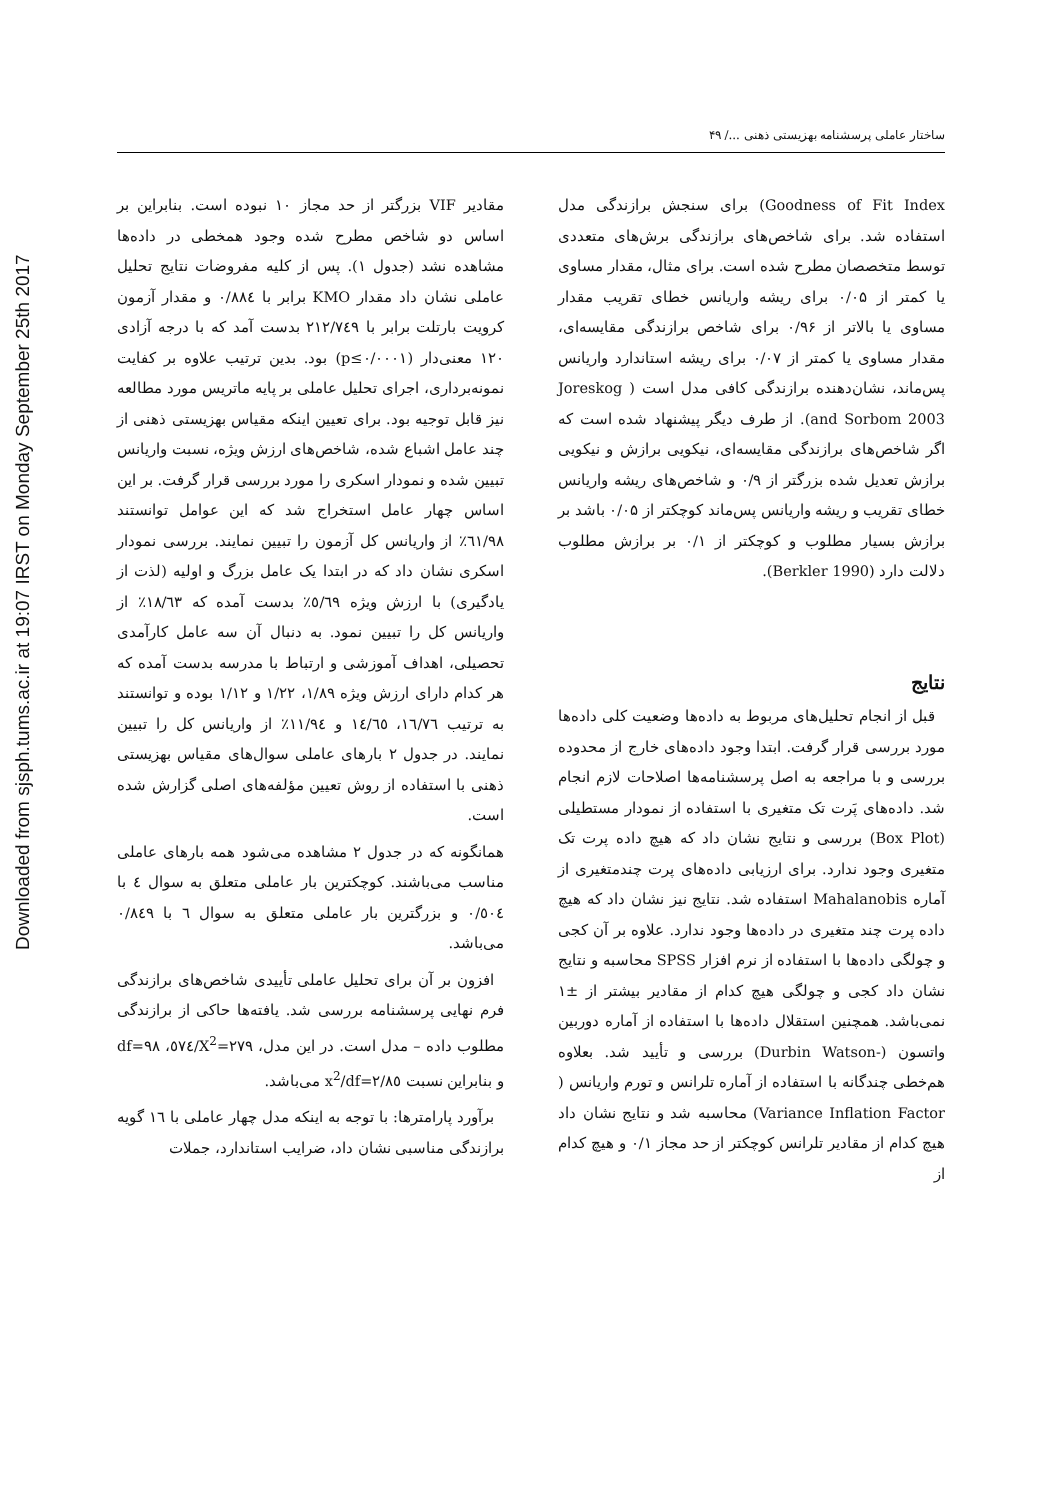Downloaded from sjsph.tums.ac.ir at 19:07 IRST on Monday September 25th 2017
ساختار عاملی پرسشنامه بهزیستی ذهنی .../ ۴۹
Goodness of Fit Index) برای سنجش برازندگی مدل استفاده شد. برای شاخص‌های برازندگی برش‌های متعددی توسط متخصصان مطرح شده است. برای مثال، مقدار مساوی یا کمتر از ۰/۰۵ برای ریشه واریانس خطای تقریب مقدار مساوی یا بالاتر از ۰/۹۶ برای شاخص برازندگی مقایسه‌ای، مقدار مساوی یا کمتر از ۰/۰۷ برای ریشه استاندارد واریانس پس‌ماند، نشان‌دهنده برازندگی کافی مدل است ( Joreskog and Sorbom 2003). از طرف دیگر پیشنهاد شده است که اگر شاخص‌های برازندگی مقایسه‌ای، نیکویی برازش و نیکویی برازش تعدیل شده بزرگتر از ۰/۹ و شاخص‌های ریشه واریانس خطای تقریب و ریشه واریانس پس‌ماند کوچکتر از ۰/۰۵ باشد بر برازش بسیار مطلوب و کوچکتر از ۰/۱ بر برازش مطلوب دلالت دارد (Berkler 1990).
نتایج
قبل از انجام تحلیل‌های مربوط به داده‌ها وضعیت کلی داده‌ها مورد بررسی قرار گرفت. ابتدا وجود داده‌های خارج از محدوده بررسی و با مراجعه به اصل پرسشنامه‌ها اصلاحات لازم انجام شد. داده‌های پَرت تک متغیری با استفاده از نمودار مستطیلی (Box Plot) بررسی و نتایج نشان داد که هیچ داده پرت تک متغیری وجود ندارد. برای ارزیابی داده‌های پرت چندمتغیری از آماره Mahalanobis استفاده شد. نتایج نیز نشان داد که هیچ داده پرت چند متغیری در داده‌ها وجود ندارد. علاوه بر آن کجی و چولگی داده‌ها با استفاده از نرم افزار SPSS محاسبه و نتایج نشان داد کجی و چولگی هیچ کدام از مقادیر بیشتر از ±۱ نمی‌باشد. همچنین استقلال داده‌ها با استفاده از آماره دوربین واتسون (-Durbin Watson) بررسی و تأیید شد. بعلاوه هم‌خطی چندگانه با استفاده از آماره تلرانس و تورم واریانس ( Variance Inflation Factor) محاسبه شد و نتایج نشان داد هیچ کدام از مقادیر تلرانس کوچکتر از حد مجاز ۰/۱ و هیچ کدام از
مقادیر VIF بزرگتر از حد مجاز ۱۰ نبوده است. بنابراین بر اساس دو شاخص مطرح شده وجود همخطی در داده‌ها مشاهده نشد (جدول ۱). پس از کلیه مفروضات نتایج تحلیل عاملی نشان داد مقدار KMO برابر با ۰/۸۸٤ و مقدار آزمون کرویت بارتلت برابر با ۲۱۲/۷٤۹ بدست آمد که با درجه آزادی ۱۲۰ معنی‌دار (p≤۰/۰۰۰۱) بود. بدین ترتیب علاوه بر کفایت نمونه‌برداری، اجرای تحلیل عاملی بر پایه ماتریس مورد مطالعه نیز قابل توجیه بود. برای تعیین اینکه مقیاس بهزیستی ذهنی از چند عامل اشباع شده، شاخص‌های ارزش ویژه، نسبت واریانس تبیین شده و نمودار اسکری را مورد بررسی قرار گرفت. بر این اساس چهار عامل استخراج شد که این عوامل توانستند ٦۱/۹۸٪ از واریانس کل آزمون را تبیین نمایند. بررسی نمودار اسکری نشان داد که در ابتدا یک عامل بزرگ و اولیه (لذت از یادگیری) با ارزش ویژه ٥/٦۹٪ بدست آمده که ۱۸/٦۳٪ از واریانس کل را تبیین نمود. به دنبال آن سه عامل کارآمدی تحصیلی، اهداف آموزشی و ارتباط با مدرسه بدست آمده که هر کدام دارای ارزش ویژه ۱/۸۹، ۱/۲۲ و ۱/۱۲ بوده و توانستند به ترتیب ۱٦/۷٦، ۱٤/٦٥ و ۱۱/۹٤٪ از واریانس کل را تبیین نمایند. در جدول ۲ بارهای عاملی سوال‌های مقیاس بهزیستی ذهنی با استفاده از روش تعیین مؤلفه‌های اصلی گزارش شده است.
همانگونه که در جدول ۲ مشاهده می‌شود همه بارهای عاملی مناسب می‌باشند. کوچکترین بار عاملی متعلق به سوال ٤ با ۰/٥۰٤ و بزرگترین بار عاملی متعلق به سوال ٦ با ۰/۸٤۹ می‌باشد.
افزون بر آن برای تحلیل عاملی تأییدی شاخص‌های برازندگی فرم نهایی پرسشنامه بررسی شد. یافته‌ها حاکی از برازندگی مطلوب داده – مدل است. در این مدل، X<sup>2</sup>=۲۷۹/٥۷٤، df=۹۸ و بنابراین نسبت x<sup>2</sup>/df=۲/۸٥ می‌باشد.
برآورد پارامترها: با توجه به اینکه مدل چهار عاملی با ۱٦ گویه برازندگی مناسبی نشان داد، ضرایب استاندارد، جملات